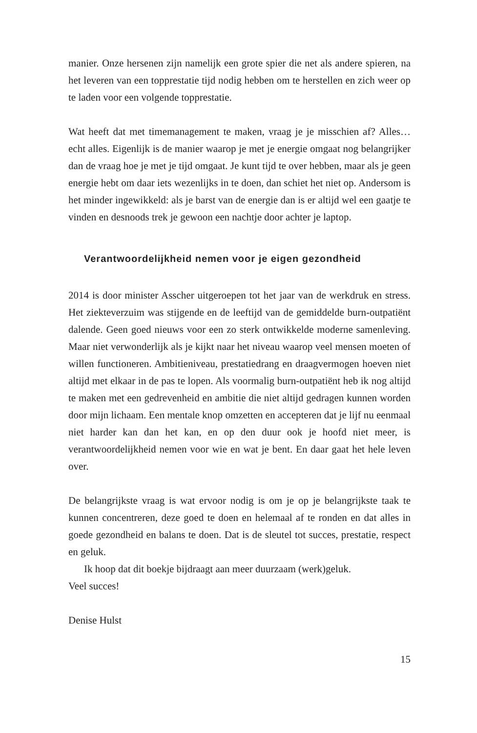manier. Onze hersenen zijn namelijk een grote spier die net als andere spieren, na het leveren van een topprestatie tijd nodig hebben om te herstellen en zich weer op te laden voor een volgende topprestatie.
Wat heeft dat met timemanagement te maken, vraag je je misschien af? Alles… echt alles. Eigenlijk is de manier waarop je met je energie omgaat nog belangrijker dan de vraag hoe je met je tijd omgaat. Je kunt tijd te over hebben, maar als je geen energie hebt om daar iets wezenlijks in te doen, dan schiet het niet op. Andersom is het minder ingewikkeld: als je barst van de energie dan is er altijd wel een gaatje te vinden en desnoods trek je gewoon een nachtje door achter je laptop.
Verantwoordelijkheid nemen voor je eigen gezondheid
2014 is door minister Asscher uitgeroepen tot het jaar van de werkdruk en stress. Het ziekteverzuim was stijgende en de leeftijd van de gemiddelde burn-outpatiënt dalende. Geen goed nieuws voor een zo sterk ontwikkelde moderne samenleving. Maar niet verwonderlijk als je kijkt naar het niveau waarop veel mensen moeten of willen functioneren. Ambitieniveau, prestatiedrang en draagvermogen hoeven niet altijd met elkaar in de pas te lopen. Als voormalig burn-outpatiënt heb ik nog altijd te maken met een gedrevenheid en ambitie die niet altijd gedragen kunnen worden door mijn lichaam. Een mentale knop omzetten en accepteren dat je lijf nu eenmaal niet harder kan dan het kan, en op den duur ook je hoofd niet meer, is verantwoordelijkheid nemen voor wie en wat je bent. En daar gaat het hele leven over.
De belangrijkste vraag is wat ervoor nodig is om je op je belangrijkste taak te kunnen concentreren, deze goed te doen en helemaal af te ronden en dat alles in goede gezondheid en balans te doen. Dat is de sleutel tot succes, prestatie, respect en geluk.
Ik hoop dat dit boekje bijdraagt aan meer duurzaam (werk)geluk.
Veel succes!
Denise Hulst
15